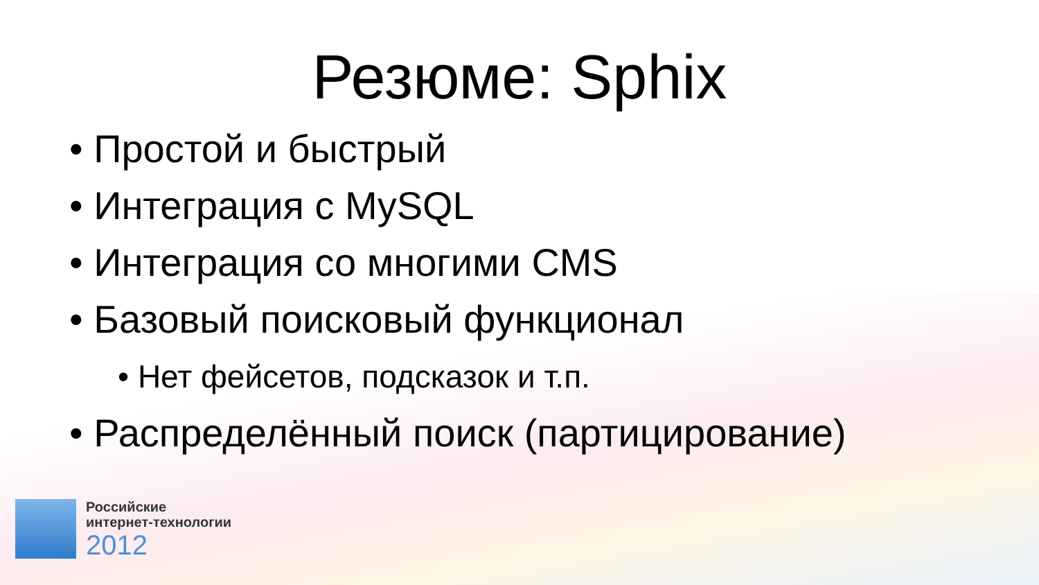Резюме: Sphix
• Простой и быстрый
• Интеграция с MySQL
• Интеграция со многими CMS
• Базовый поисковый функционал
• Нет фейсетов, подсказок и т.п.
• Распределённый поиск (партицирование)
Российские
интернет-технологии
2012